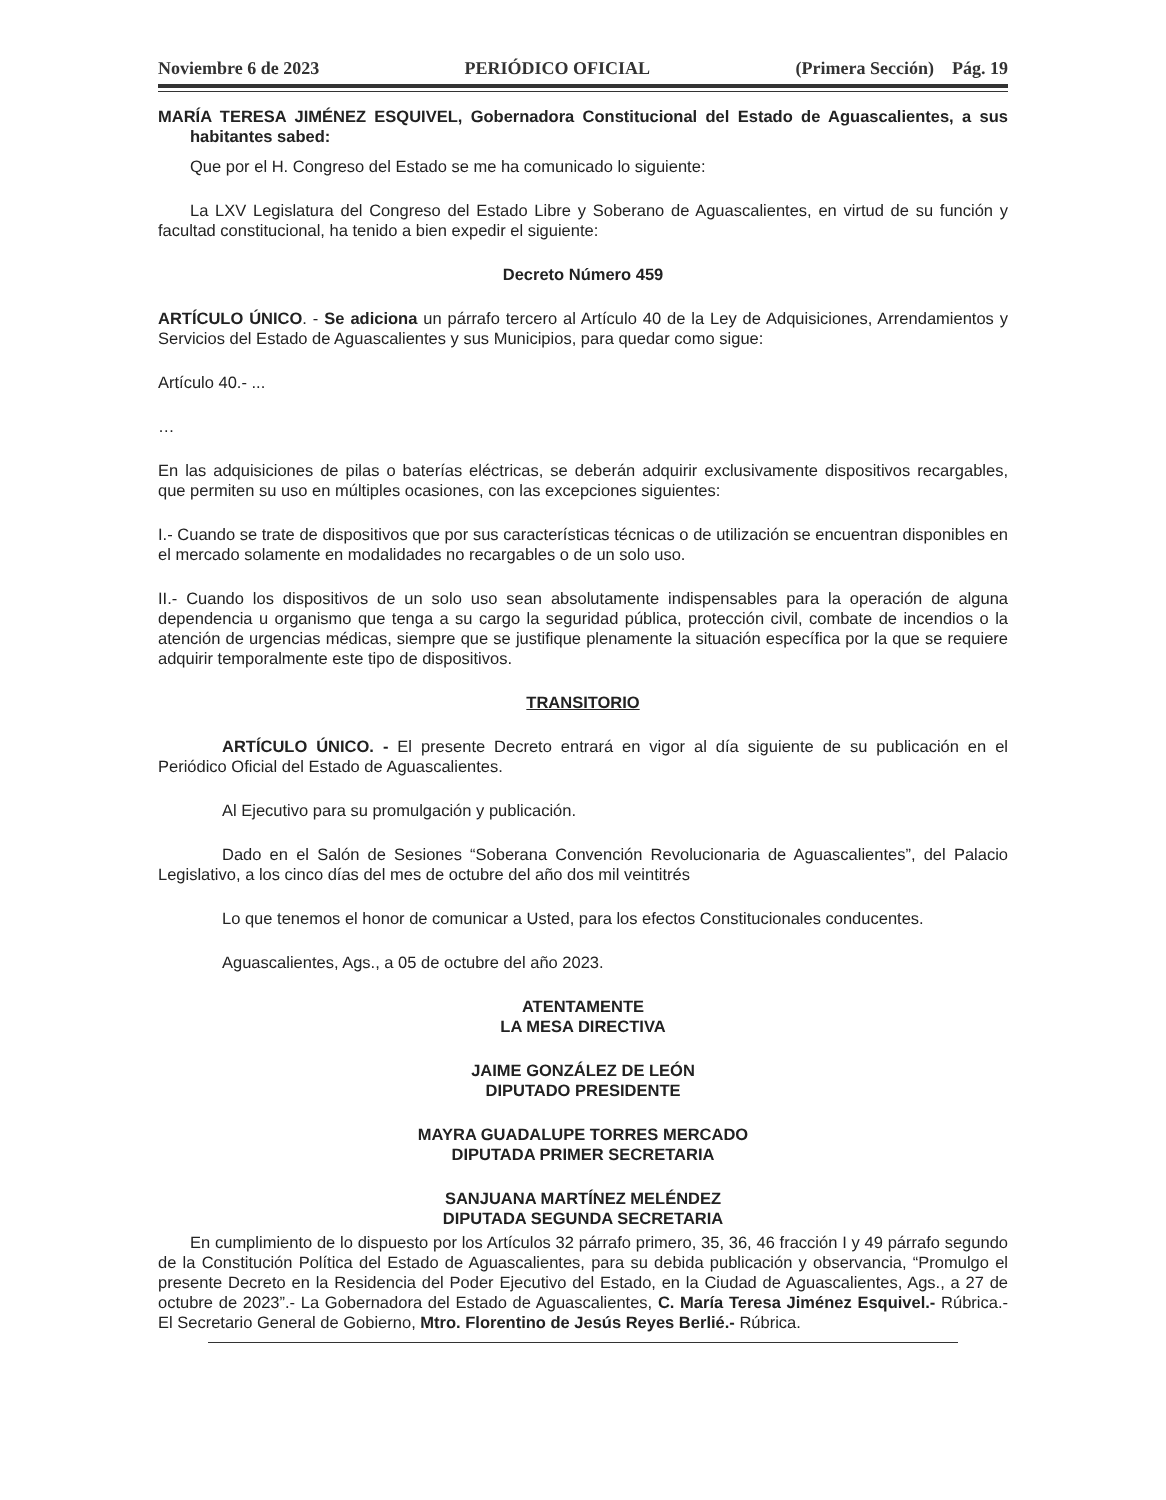Noviembre 6 de 2023 PERIÓDICO OFICIAL (Primera Sección) Pág. 19
MARÍA TERESA JIMÉNEZ ESQUIVEL, Gobernadora Constitucional del Estado de Aguascalientes, a sus habitantes sabed:
Que por el H. Congreso del Estado se me ha comunicado lo siguiente:
La LXV Legislatura del Congreso del Estado Libre y Soberano de Aguascalientes, en virtud de su función y facultad constitucional, ha tenido a bien expedir el siguiente:
Decreto Número 459
ARTÍCULO ÚNICO. - Se adiciona un párrafo tercero al Artículo 40 de la Ley de Adquisiciones, Arrendamientos y Servicios del Estado de Aguascalientes y sus Municipios, para quedar como sigue:
Artículo 40.- ...
…
En las adquisiciones de pilas o baterías eléctricas, se deberán adquirir exclusivamente dispositivos recargables, que permiten su uso en múltiples ocasiones, con las excepciones siguientes:
I.- Cuando se trate de dispositivos que por sus características técnicas o de utilización se encuentran disponibles en el mercado solamente en modalidades no recargables o de un solo uso.
II.- Cuando los dispositivos de un solo uso sean absolutamente indispensables para la operación de alguna dependencia u organismo que tenga a su cargo la seguridad pública, protección civil, combate de incendios o la atención de urgencias médicas, siempre que se justifique plenamente la situación específica por la que se requiere adquirir temporalmente este tipo de dispositivos.
TRANSITORIO
ARTÍCULO ÚNICO. - El presente Decreto entrará en vigor al día siguiente de su publicación en el Periódico Oficial del Estado de Aguascalientes.
Al Ejecutivo para su promulgación y publicación.
Dado en el Salón de Sesiones “Soberana Convención Revolucionaria de Aguascalientes”, del Palacio Legislativo, a los cinco días del mes de octubre del año dos mil veintitrés
Lo que tenemos el honor de comunicar a Usted, para los efectos Constitucionales conducentes.
Aguascalientes, Ags., a 05 de octubre del año 2023.
ATENTAMENTE
LA MESA DIRECTIVA
JAIME GONZÁLEZ DE LEÓN
DIPUTADO PRESIDENTE
MAYRA GUADALUPE TORRES MERCADO
DIPUTADA PRIMER SECRETARIA
SANJUANA MARTÍNEZ MELÉNDEZ
DIPUTADA SEGUNDA SECRETARIA
En cumplimiento de lo dispuesto por los Artículos 32 párrafo primero, 35, 36, 46 fracción I y 49 párrafo segundo de la Constitución Política del Estado de Aguascalientes, para su debida publicación y observancia, “Promulgo el presente Decreto en la Residencia del Poder Ejecutivo del Estado, en la Ciudad de Aguascalientes, Ags., a 27 de octubre de 2023”.- La Gobernadora del Estado de Aguascalientes, C. María Teresa Jiménez Esquivel.- Rúbrica.- El Secretario General de Gobierno, Mtro. Florentino de Jesús Reyes Berlié.- Rúbrica.